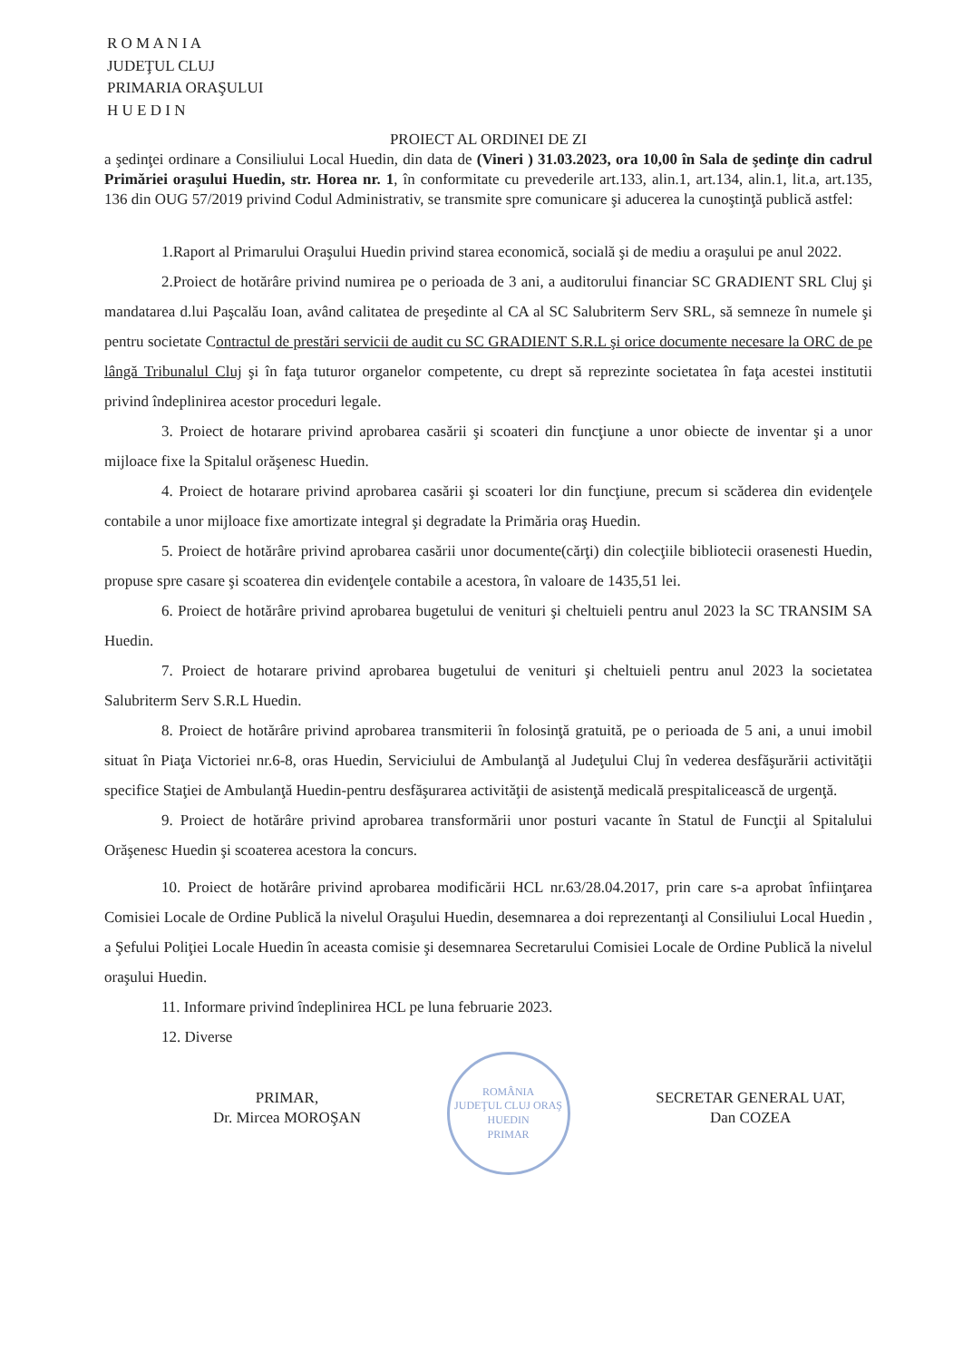R O M A N I A
JUDEŢUL CLUJ
PRIMARIA ORAŞULUI
H U E D I N
PROIECT AL ORDINEI DE ZI
a şedinţei ordinare a Consiliului Local Huedin, din data de (Vineri ) 31.03.2023, ora 10,00 în Sala de şedinţe din cadrul Primăriei oraşului Huedin, str. Horea nr. 1, în conformitate cu prevederile art.133, alin.1, art.134, alin.1, lit.a, art.135, 136 din OUG 57/2019 privind Codul Administrativ, se transmite spre comunicare şi aducerea la cunoştinţă publică astfel:
1.Raport al Primarului Oraşului Huedin privind starea economică, socială şi de mediu a oraşului pe anul 2022.
2.Proiect de hotărâre privind numirea pe o perioada de 3 ani, a auditorului financiar SC GRADIENT SRL Cluj şi mandatarea d.lui Paşcalău Ioan, având calitatea de preşedinte al CA al SC Salubriterm Serv SRL, să semneze în numele şi pentru societate Contractul de prestări servicii de audit cu SC GRADIENT S.R.L şi orice documente necesare la ORC de pe lângă Tribunalul Cluj şi în faţa tuturor organelor competente, cu drept să reprezinte societatea în faţa acestei institutii privind îndeplinirea acestor proceduri legale.
3. Proiect de hotarare privind aprobarea casării şi scoateri din funcţiune a unor obiecte de inventar şi a unor mijloace fixe la Spitalul orăşenesc Huedin.
4. Proiect de hotarare privind aprobarea casării şi scoateri lor din funcţiune, precum si scăderea din evidenţele contabile a unor mijloace fixe amortizate integral şi degradate la Primăria oraş Huedin.
5. Proiect de hotărâre privind aprobarea casării unor documente(cărţi) din colecţiile bibliotecii orasenesti Huedin, propuse spre casare şi scoaterea din evidenţele contabile a acestora, în valoare de 1435,51 lei.
6. Proiect de hotărâre privind aprobarea bugetului de venituri şi cheltuieli pentru anul 2023 la SC TRANSIM SA Huedin.
7. Proiect de hotarare privind aprobarea bugetului de venituri şi cheltuieli pentru anul 2023 la societatea Salubriterm Serv S.R.L Huedin.
8. Proiect de hotărâre privind aprobarea transmiterii în folosinţă gratuită, pe o perioada de 5 ani, a unui imobil situat în Piaţa Victoriei nr.6-8, oras Huedin, Serviciului de Ambulanţă al Judeţului Cluj în vederea desfăşurării activităţii specifice Staţiei de Ambulanţă Huedin-pentru desfăşurarea activităţii de asistenţă medicală prespitalicească de urgenţă.
9. Proiect de hotărâre privind aprobarea transformării unor posturi vacante în Statul de Funcţii al Spitalului Orăşenesc Huedin şi scoaterea acestora la concurs.
10. Proiect de hotărâre privind aprobarea modificării HCL nr.63/28.04.2017, prin care s-a aprobat înfiinţarea Comisiei Locale de Ordine Publică la nivelul Oraşului Huedin, desemnarea a doi reprezentanţi al Consiliului Local Huedin , a Şefului Poliţiei Locale Huedin în aceasta comisie şi desemnarea Secretarului Comisiei Locale de Ordine Publică la nivelul oraşului Huedin.
11. Informare privind îndeplinirea HCL pe luna februarie 2023.
12. Diverse
PRIMAR,
Dr. Mircea MOROŞAN
ROMÂNIA
JUDEŢUL CLUJ ORAŞ HUEDIN
PRIMAR
SECRETAR GENERAL UAT,
Dan COZEA